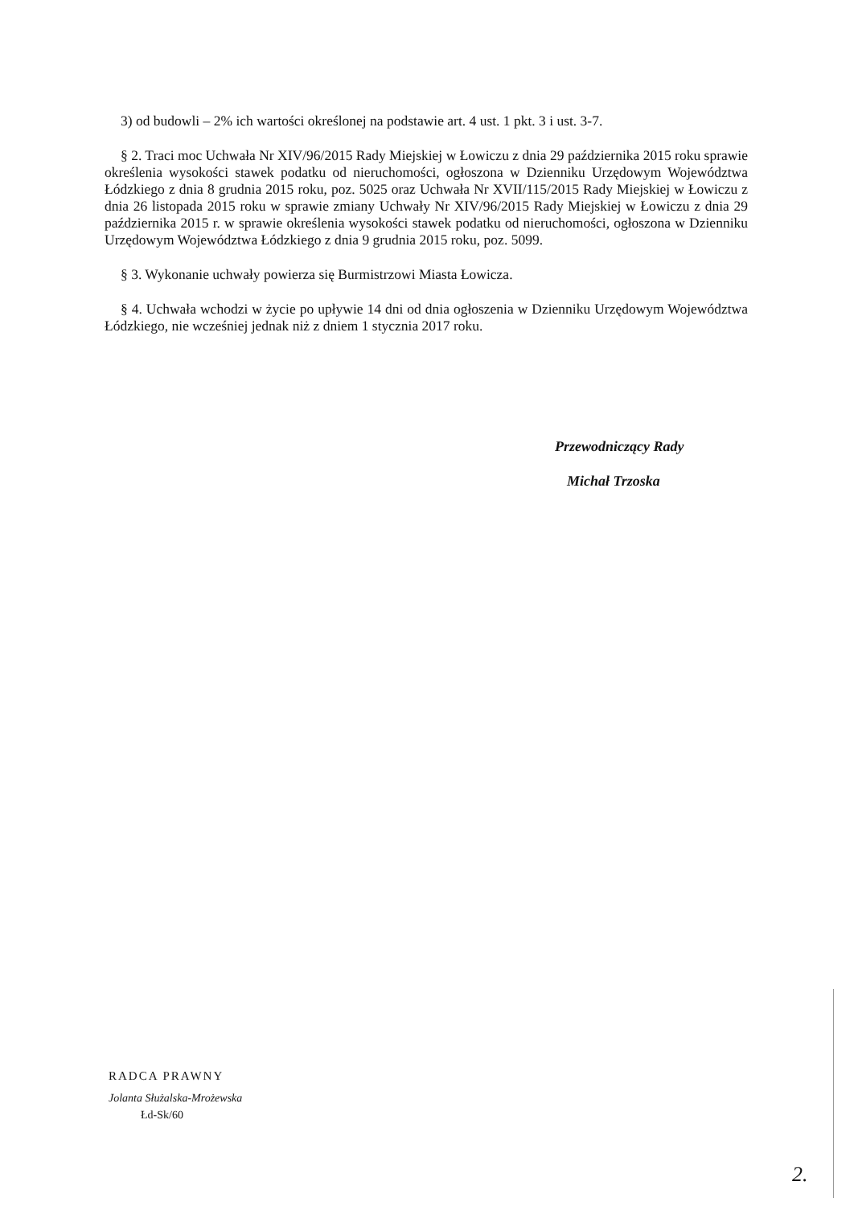3) od budowli – 2% ich wartości określonej na podstawie art. 4 ust. 1 pkt. 3 i ust. 3-7.
§ 2. Traci moc Uchwała Nr XIV/96/2015 Rady Miejskiej w Łowiczu z dnia 29 października 2015 roku sprawie określenia wysokości stawek podatku od nieruchomości, ogłoszona w Dzienniku Urzędowym Województwa Łódzkiego z dnia 8 grudnia 2015 roku, poz. 5025 oraz Uchwała Nr XVII/115/2015 Rady Miejskiej w Łowiczu z dnia 26 listopada 2015 roku w sprawie zmiany Uchwały Nr XIV/96/2015 Rady Miejskiej w Łowiczu z dnia 29 października 2015 r. w sprawie określenia wysokości stawek podatku od nieruchomości, ogłoszona w Dzienniku Urzędowym Województwa Łódzkiego z dnia 9 grudnia 2015 roku, poz. 5099.
§ 3. Wykonanie uchwały powierza się Burmistrzowi Miasta Łowicza.
§ 4. Uchwała wchodzi w życie po upływie 14 dni od dnia ogłoszenia w Dzienniku Urzędowym Województwa Łódzkiego, nie wcześniej jednak niż z dniem 1 stycznia 2017 roku.
Przewodniczący Rady
Michał Trzoska
RADCA PRAWNY
Jolanta Służalska-Mrożewska
Łd-Sk/60
2.